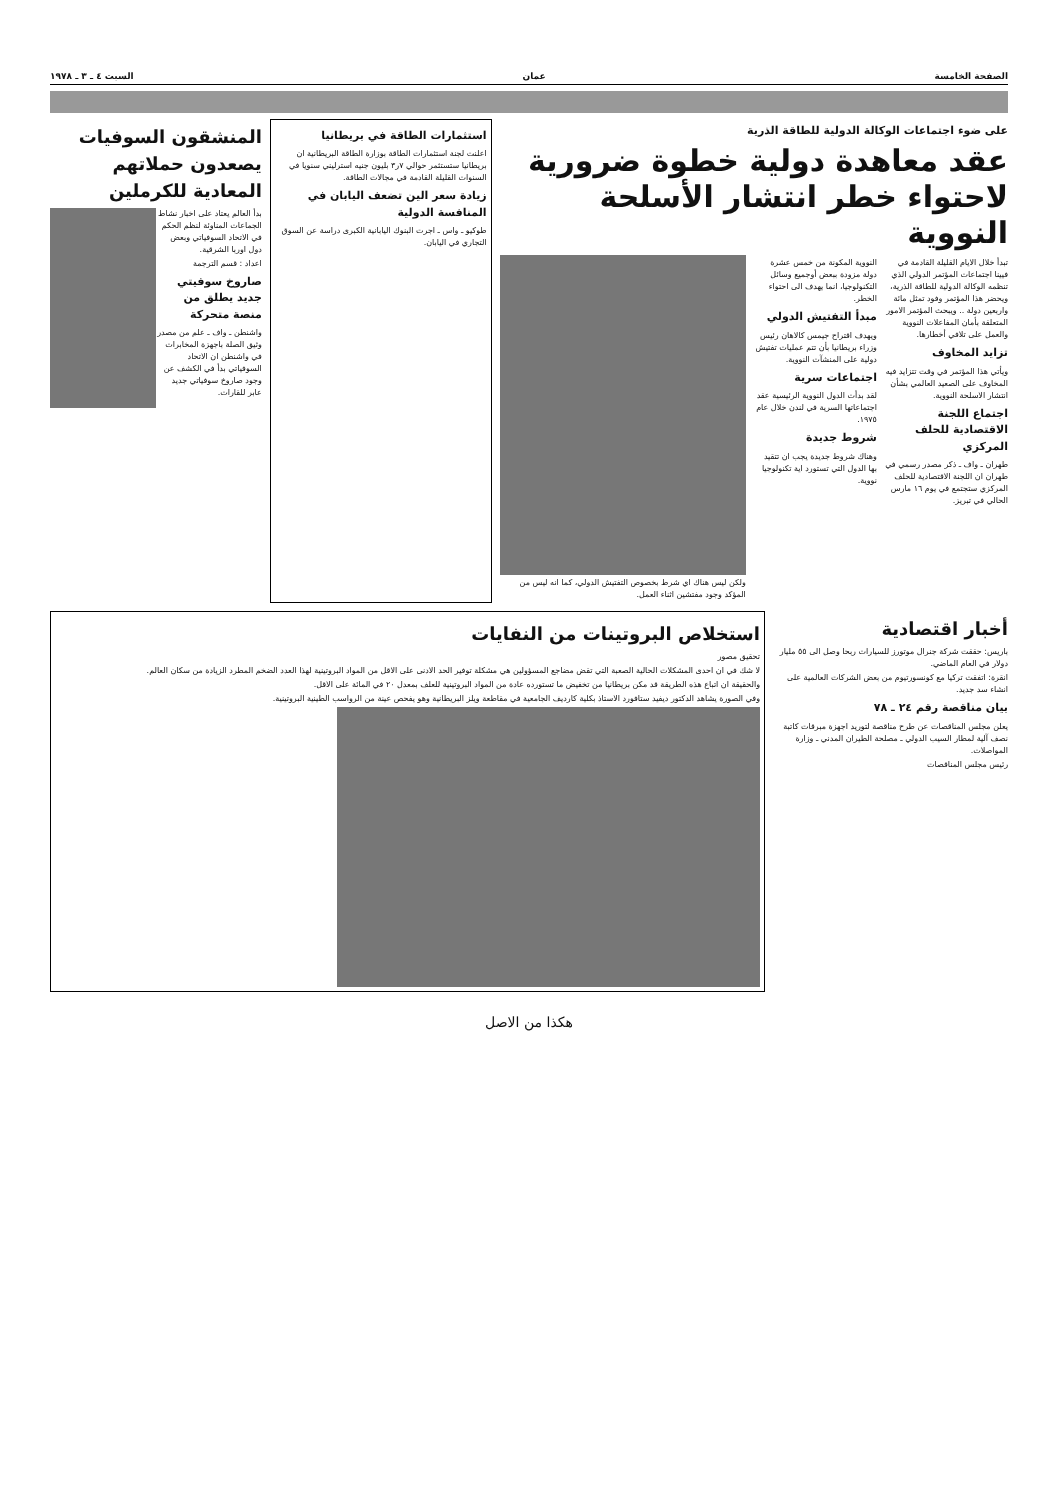الصفحة الخامسة عمان السبت ٤ ـ ٣ ـ ١٩٧٨
على ضوء اجتماعات الوكالة الدولية للطاقة الذرية
عقد معاهدة دولية خطوة ضرورية لاحتواء خطر انتشار الأسلحة النووية
تبدأ خلال الايام القليلة القادمة في فيينا اجتماعات المؤتمر الدولي الذي تنظمه الوكالة الدولية للطاقة الذرية، ويحضر هذا المؤتمر وفود تمثل مائة واربعين دولة .. ويبحث المؤتمر الامور المتعلقة بأمان المفاعلات النووية والعمل على تلافي أخطارها.
تزايد المخاوف
ويأتي هذا المؤتمر في وقت تتزايد فيه المخاوف على الصعيد العالمي بشأن انتشار الاسلحة النووية.
اجتماع اللجنة الاقتصادية للحلف المركزي
طهران ـ واف ـ ذكر مصدر رسمي في طهران ان اللجنة الاقتصادية للحلف المركزي ستجتمع في يوم ١٦ مارس الحالي في تبريز.
النووية المكونة من خمس عشرة دولة مزودة ببعض أوجميع وسائل التكنولوجيا، انما يهدف الى احتواء الخطر.
مبدأ التفتيش الدولي
ويهدف اقتراح جيمس كالاهان رئيس وزراء بريطانيا بأن تتم عمليات تفتيش دولية على المنشآت النووية.
اجتماعات سرية
لقد بدأت الدول النووية الرئيسية عقد اجتماعاتها السرية في لندن خلال عام ١٩٧٥.
شروط جديدة
وهناك شروط جديدة يجب ان تتقيد بها الدول التي تستورد اية تكنولوجيا نووية.
ولكن ليس هناك اي شرط بخصوص التفتيش الدولي، كما انه ليس من المؤكد وجود مفتشين اثناء العمل.
استثمارات الطاقة في بريطانيا
اعلنت لجنة استثمارات الطاقة بوزارة الطاقة البريطانية ان بريطانيا ستستثمر حوالي ٧ر٣ بليون جنيه استرليني سنويا في السنوات القليلة القادمة في مجالات الطاقة.
زيادة سعر الين تضعف اليابان في المنافسة الدولية
طوكيو ـ واس ـ اجرت البنوك اليابانية الكبرى دراسة عن السوق التجاري في اليابان.
المنشقون السوفيات يصعدون حملاتهم المعادية للكرملين
بدأ العالم يعتاد على اخبار نشاط الجماعات المناوئة لنظم الحكم في الاتحاد السوفياتي وبعض دول اوربا الشرقية.
اعداد : قسم الترجمة
صاروخ سوفيتي جديد يطلق من منصة متحركة
واشنطن ـ واف ـ علم من مصدر وثيق الصلة باجهزة المخابرات في واشنطن ان الاتحاد السوفياتي بدأ في الكشف عن وجود صاروخ سوفياتي جديد عابر للقارات.
أخبار اقتصادية
باريس: حققت شركة جنرال موتورز للسيارات ربحا وصل الى ٥٥ مليار دولار في العام الماضي.
انقرة: اتفقت تركيا مع كونسورتيوم من بعض الشركات العالمية على انشاء سد جديد.
بيان مناقصة رقم ٢٤ ـ ٧٨
يعلن مجلس المناقصات عن طرح مناقصة لتوريد اجهزة مبرقات كاتبة نصف آلية لمطار السيب الدولي ـ مصلحة الطيران المدني ـ وزارة المواصلات.
رئيس مجلس المناقصات
استخلاص البروتينات من النفايات
تحقيق مصور
لا شك في ان احدى المشكلات الحالية الصعبة التي تقض مضاجع المسؤولين هي مشكلة توفير الحد الادنى على الاقل من المواد البروتينية لهذا العدد الضخم المطرد الزيادة من سكان العالم.
والحقيقة ان اتباع هذه الطريقة قد مكن بريطانيا من تخفيض ما تستورده عادة من المواد البروتينية للعلف بمعدل ٢٠ في المائة على الاقل.
وفي الصورة يشاهد الدكتور ديفيد ستافورد الاستاذ بكلية كارديف الجامعية في مقاطعة ويلز البريطانية وهو يفحص عينة من الرواسب الطينية البروتينية.
هكذا من الاصل